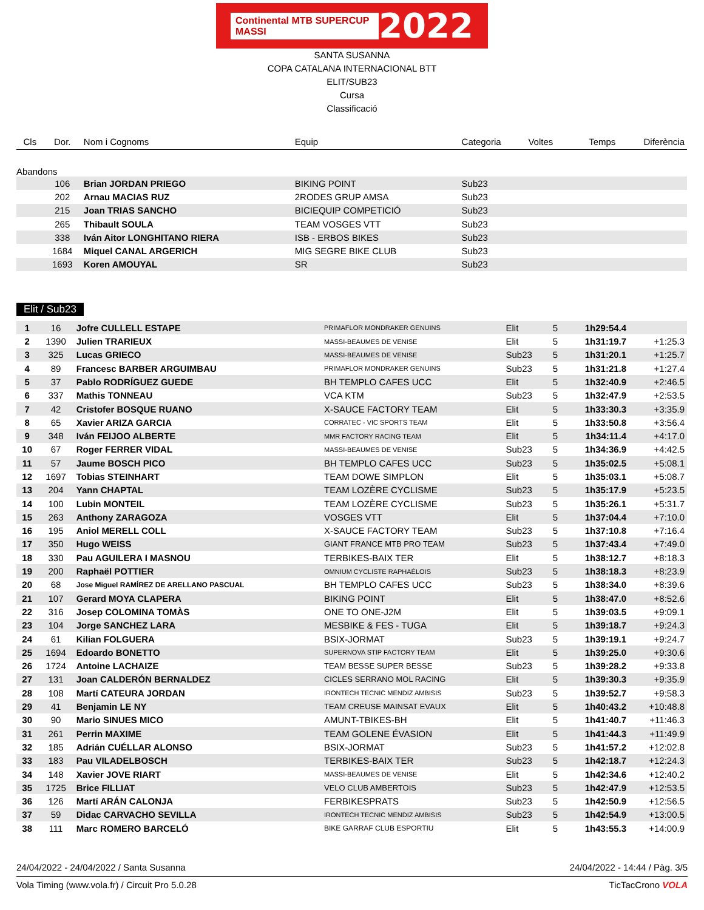Continental MTB SUPERCUP MASSI 2022
SANTA SUSANNA
COPA CATALANA INTERNACIONAL BTT
ELIT/SUB23
Cursa
Classificació
| Cls | Dor. | Nom i Cognoms | Equip | Categoria | Voltes | Temps | Diferència |
| --- | --- | --- | --- | --- | --- | --- | --- |
| Abandons | | | | | | | |
| | 106 | Brian JORDAN PRIEGO | BIKING POINT | Sub23 | | | |
| | 202 | Arnau MACIAS RUZ | 2RODES GRUP AMSA | Sub23 | | | |
| | 215 | Joan TRIAS SANCHO | BICIEQUIP COMPETICIÓ | Sub23 | | | |
| | 265 | Thibault SOULA | TEAM VOSGES VTT | Sub23 | | | |
| | 338 | Iván Aitor LONGHITANO RIERA | ISB - ERBOS BIKES | Sub23 | | | |
| | 1684 | Miquel CANAL ARGERICH | MIG SEGRE BIKE CLUB | Sub23 | | | |
| | 1693 | Koren AMOUYAL | SR | Sub23 | | | |
Elit / Sub23
| 1 | 16 | Jofre CULLELL ESTAPE | PRIMAFLOR MONDRAKER GENUINS | Elit | 5 | 1h29:54.4 | |
| 2 | 1390 | Julien TRARIEUX | MASSI-BEAUMES DE VENISE | Elit | 5 | 1h31:19.7 | +1:25.3 |
| 3 | 325 | Lucas GRIECO | MASSI-BEAUMES DE VENISE | Sub23 | 5 | 1h31:20.1 | +1:25.7 |
| 4 | 89 | Francesc BARBER ARGUIMBAU | PRIMAFLOR MONDRAKER GENUINS | Sub23 | 5 | 1h31:21.8 | +1:27.4 |
| 5 | 37 | Pablo RODRÍGUEZ GUEDE | BH TEMPLO CAFES UCC | Elit | 5 | 1h32:40.9 | +2:46.5 |
| 6 | 337 | Mathis TONNEAU | VCA KTM | Sub23 | 5 | 1h32:47.9 | +2:53.5 |
| 7 | 42 | Cristofer BOSQUE RUANO | X-SAUCE FACTORY TEAM | Elit | 5 | 1h33:30.3 | +3:35.9 |
| 8 | 65 | Xavier ARIZA GARCIA | CORRATEC - VIC SPORTS TEAM | Elit | 5 | 1h33:50.8 | +3:56.4 |
| 9 | 348 | Iván FEIJOO ALBERTE | MMR FACTORY RACING TEAM | Elit | 5 | 1h34:11.4 | +4:17.0 |
| 10 | 67 | Roger FERRER VIDAL | MASSI-BEAUMES DE VENISE | Sub23 | 5 | 1h34:36.9 | +4:42.5 |
| 11 | 57 | Jaume BOSCH PICO | BH TEMPLO CAFES UCC | Sub23 | 5 | 1h35:02.5 | +5:08.1 |
| 12 | 1697 | Tobias STEINHART | TEAM DOWE SIMPLON | Elit | 5 | 1h35:03.1 | +5:08.7 |
| 13 | 204 | Yann CHAPTAL | TEAM LOZÈRE CYCLISME | Sub23 | 5 | 1h35:17.9 | +5:23.5 |
| 14 | 100 | Lubin MONTEIL | TEAM LOZÈRE CYCLISME | Sub23 | 5 | 1h35:26.1 | +5:31.7 |
| 15 | 263 | Anthony ZARAGOZA | VOSGES VTT | Elit | 5 | 1h37:04.4 | +7:10.0 |
| 16 | 195 | Aniol MERELL COLL | X-SAUCE FACTORY TEAM | Sub23 | 5 | 1h37:10.8 | +7:16.4 |
| 17 | 350 | Hugo WEISS | GIANT FRANCE MTB PRO TEAM | Sub23 | 5 | 1h37:43.4 | +7:49.0 |
| 18 | 330 | Pau AGUILERA I MASNOU | TERBIKES-BAIX TER | Elit | 5 | 1h38:12.7 | +8:18.3 |
| 19 | 200 | Raphaël POTTIER | OMNIUM CYCLISTE RAPHAÉLOIS | Sub23 | 5 | 1h38:18.3 | +8:23.9 |
| 20 | 68 | Jose Miguel RAMÍREZ DE ARELLANO PASCUAL | BH TEMPLO CAFES UCC | Sub23 | 5 | 1h38:34.0 | +8:39.6 |
| 21 | 107 | Gerard MOYA CLAPERA | BIKING POINT | Elit | 5 | 1h38:47.0 | +8:52.6 |
| 22 | 316 | Josep COLOMINA TOMÀS | ONE TO ONE-J2M | Elit | 5 | 1h39:03.5 | +9:09.1 |
| 23 | 104 | Jorge SANCHEZ LARA | MESBIKE & FES - TUGA | Elit | 5 | 1h39:18.7 | +9:24.3 |
| 24 | 61 | Kilian FOLGUERA | BSIX-JORMAT | Sub23 | 5 | 1h39:19.1 | +9:24.7 |
| 25 | 1694 | Edoardo BONETTO | SUPERNOVA STIP FACTORY TEAM | Elit | 5 | 1h39:25.0 | +9:30.6 |
| 26 | 1724 | Antoine LACHAIZE | TEAM BESSE SUPER BESSE | Sub23 | 5 | 1h39:28.2 | +9:33.8 |
| 27 | 131 | Joan CALDERÓN BERNALDEZ | CICLES SERRANO MOL RACING | Elit | 5 | 1h39:30.3 | +9:35.9 |
| 28 | 108 | Martí CATEURA JORDAN | IRONTECH TECNIC MENDIZ AMBISIS | Sub23 | 5 | 1h39:52.7 | +9:58.3 |
| 29 | 41 | Benjamin LE NY | TEAM CREUSE MAINSAT EVAUX | Elit | 5 | 1h40:43.2 | +10:48.8 |
| 30 | 90 | Mario SINUES MICO | AMUNT-TBIKES-BH | Elit | 5 | 1h41:40.7 | +11:46.3 |
| 31 | 261 | Perrin MAXIME | TEAM GOLENE ÉVASION | Elit | 5 | 1h41:44.3 | +11:49.9 |
| 32 | 185 | Adrián CUÉLLAR ALONSO | BSIX-JORMAT | Sub23 | 5 | 1h41:57.2 | +12:02.8 |
| 33 | 183 | Pau VILADELBOSCH | TERBIKES-BAIX TER | Sub23 | 5 | 1h42:18.7 | +12:24.3 |
| 34 | 148 | Xavier JOVE RIART | MASSI-BEAUMES DE VENISE | Elit | 5 | 1h42:34.6 | +12:40.2 |
| 35 | 1725 | Brice FILLIAT | VELO CLUB AMBERTOIS | Sub23 | 5 | 1h42:47.9 | +12:53.5 |
| 36 | 126 | Martí ARÁN CALONJA | FERBIKESPRATS | Sub23 | 5 | 1h42:50.9 | +12:56.5 |
| 37 | 59 | Didac CARVACHO SEVILLA | IRONTECH TECNIC MENDIZ AMBISIS | Sub23 | 5 | 1h42:54.9 | +13:00.5 |
| 38 | 111 | Marc ROMERO BARCELÓ | BIKE GARRAF CLUB ESPORTIU | Elit | 5 | 1h43:55.3 | +14:00.9 |
24/04/2022 - 24/04/2022 / Santa Susanna 24/04/2022 - 14:44 / Pàg. 3/5
Vola Timing (www.vola.fr) / Circuit Pro 5.0.28 TicTacCrono VOLA